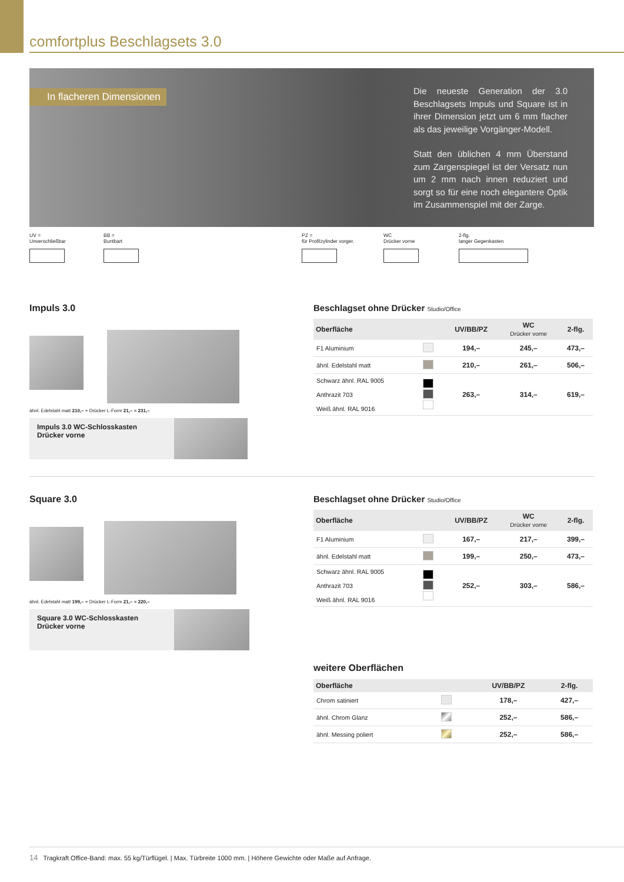comfortplus Beschlagsets 3.0
In flacheren Dimensionen
Die neueste Generation der 3.0 Beschlagsets Impuls und Square ist in ihrer Dimension jetzt um 6 mm flacher als das jeweilige Vorgänger-Modell.
Statt den üblichen 4 mm Überstand zum Zargenspiegel ist der Versatz nun um 2 mm nach innen reduziert und sorgt so für eine noch elegantere Optik im Zusammenspiel mit der Zarge.
UV =
Unverschließbar
BB =
Buntbart
PZ =
für Profilzylinder vorger.
WC
Drücker vorne
2-flg.
langer Gegenkasten
Impuls 3.0
ähnl. Edelstahl matt 210,– + Drücker L-Form 21,– = 231,–
Impuls 3.0 WC-Schlosskasten
Drücker vorne
Beschlagset ohne Drücker Studio/Office
| Oberfläche | | UV/BB/PZ | WC Drücker vorne | 2-flg. |
| --- | --- | --- | --- | --- |
| F1 Aluminium | | 194,– | 245,– | 473,– |
| ähnl. Edelstahl matt | | 210,– | 261,– | 506,– |
| Schwarz ähnl. RAL 9005 Anthrazit 703 Weiß ähnl. RAL 9016 | | 263,– | 314,– | 619,– |
Square 3.0
ähnl. Edelstahl matt 199,– + Drücker L-Form 21,– = 220,–
Square 3.0 WC-Schlosskasten
Drücker vorne
Beschlagset ohne Drücker Studio/Office
| Oberfläche | | UV/BB/PZ | WC Drücker vorne | 2-flg. |
| --- | --- | --- | --- | --- |
| F1 Aluminium | | 167,– | 217,– | 399,– |
| ähnl. Edelstahl matt | | 199,– | 250,– | 473,– |
| Schwarz ähnl. RAL 9005 Anthrazit 703 Weiß ähnl. RAL 9016 | | 252,– | 303,– | 586,– |
weitere Oberflächen
| Oberfläche | | UV/BB/PZ | 2-flg. |
| --- | --- | --- | --- |
| Chrom satiniert | | 178,– | 427,– |
| ähnl. Chrom Glanz | | 252,– | 586,– |
| ähnl. Messing poliert | | 252,– | 586,– |
14 Tragkraft Office-Band: max. 55 kg/Türflügel. | Max. Türbreite 1000 mm. | Höhere Gewichte oder Maße auf Anfrage.